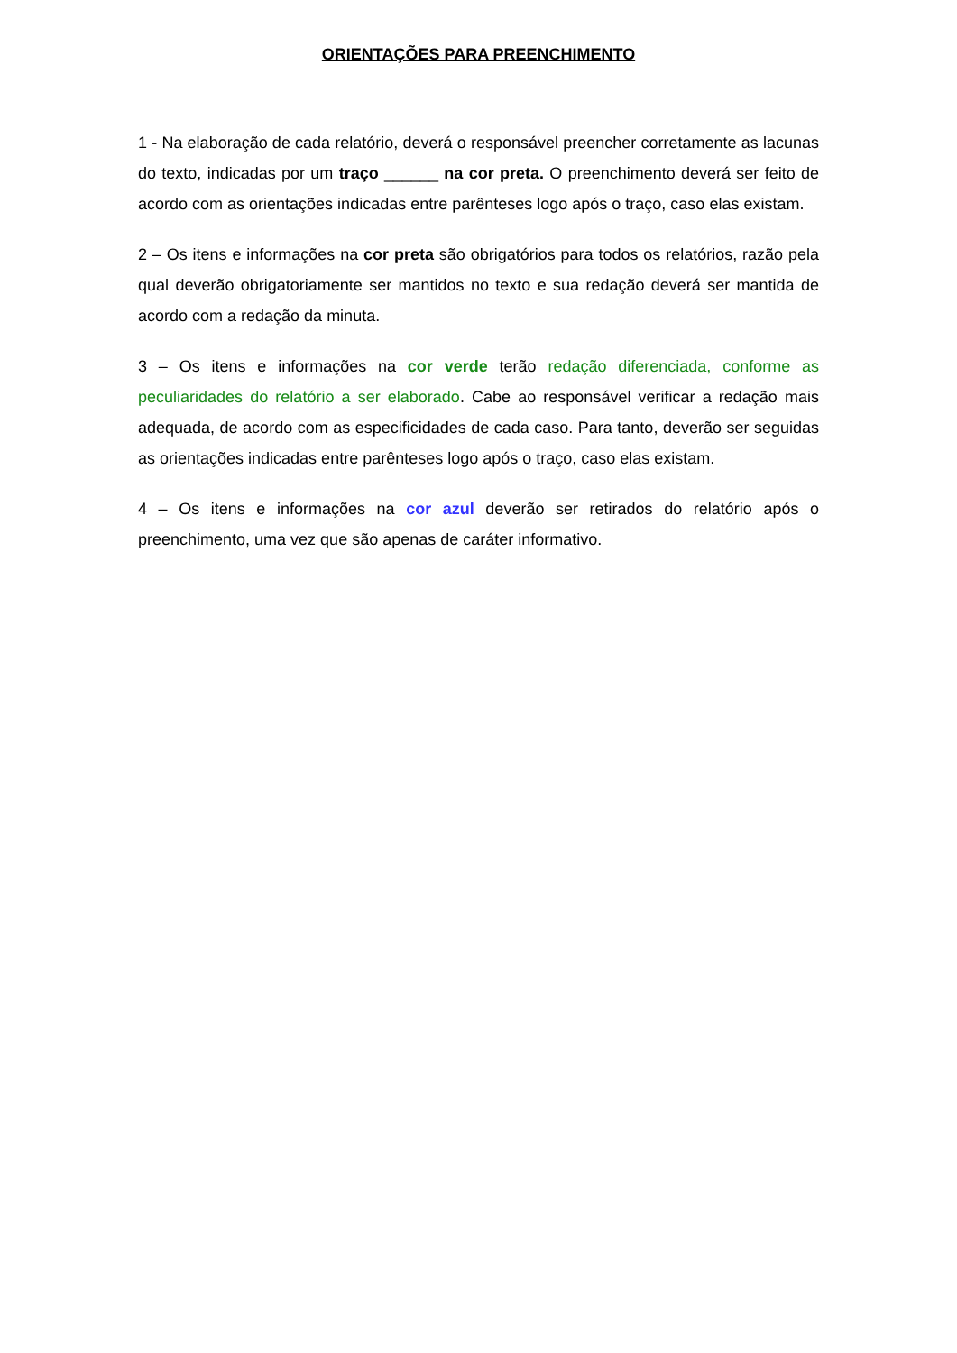ORIENTAÇÕES PARA PREENCHIMENTO
1 - Na elaboração de cada relatório, deverá o responsável preencher corretamente as lacunas do texto, indicadas por um traço ______ na cor preta. O preenchimento deverá ser feito de acordo com as orientações indicadas entre parênteses logo após o traço, caso elas existam.
2 – Os itens e informações na cor preta são obrigatórios para todos os relatórios, razão pela qual deverão obrigatoriamente ser mantidos no texto e sua redação deverá ser mantida de acordo com a redação da minuta.
3 – Os itens e informações na cor verde terão redação diferenciada, conforme as peculiaridades do relatório a ser elaborado. Cabe ao responsável verificar a redação mais adequada, de acordo com as especificidades de cada caso. Para tanto, deverão ser seguidas as orientações indicadas entre parênteses logo após o traço, caso elas existam.
4 – Os itens e informações na cor azul deverão ser retirados do relatório após o preenchimento, uma vez que são apenas de caráter informativo.